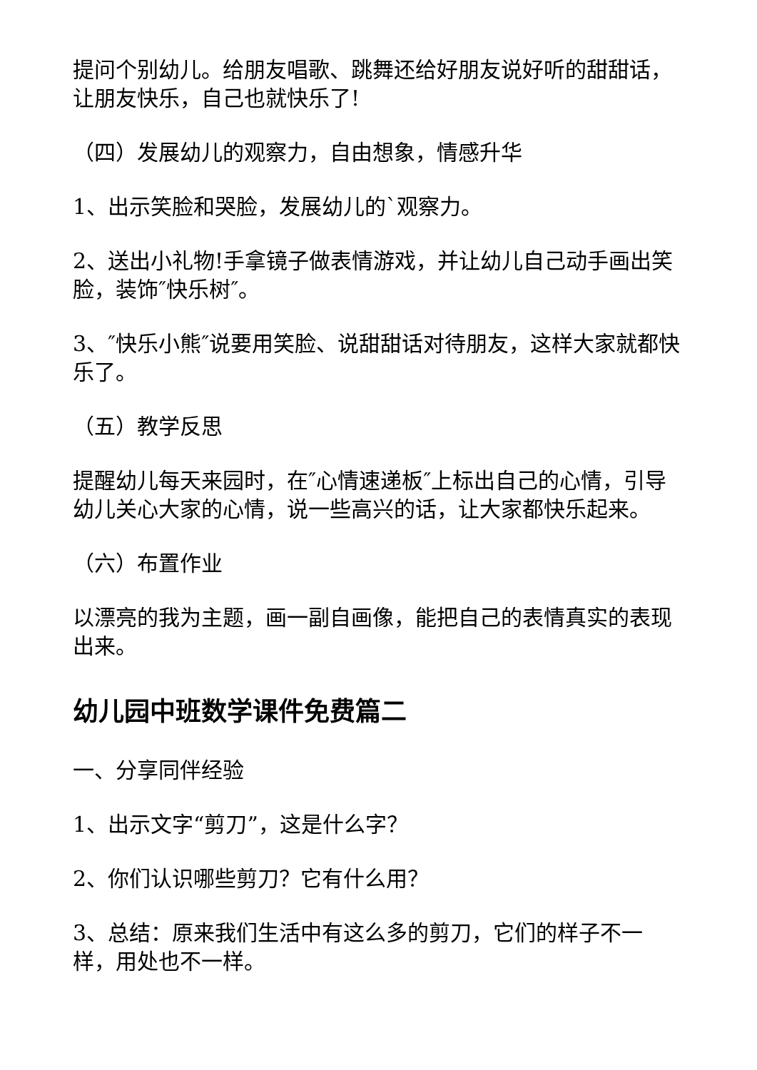提问个别幼儿。给朋友唱歌、跳舞还给好朋友说好听的甜甜话，让朋友快乐，自己也就快乐了!
（四）发展幼儿的观察力，自由想象，情感升华
1、出示笑脸和哭脸，发展幼儿的`观察力。
2、送出小礼物!手拿镜子做表情游戏，并让幼儿自己动手画出笑脸，装饰″快乐树″。
3、″快乐小熊″说要用笑脸、说甜甜话对待朋友，这样大家就都快乐了。
（五）教学反思
提醒幼儿每天来园时，在″心情速递板″上标出自己的心情，引导幼儿关心大家的心情，说一些高兴的话，让大家都快乐起来。
（六）布置作业
以漂亮的我为主题，画一副自画像，能把自己的表情真实的表现出来。
幼儿园中班数学课件免费篇二
一、分享同伴经验
1、出示文字“剪刀”，这是什么字？
2、你们认识哪些剪刀？它有什么用？
3、总结：原来我们生活中有这么多的剪刀，它们的样子不一样，用处也不一样。